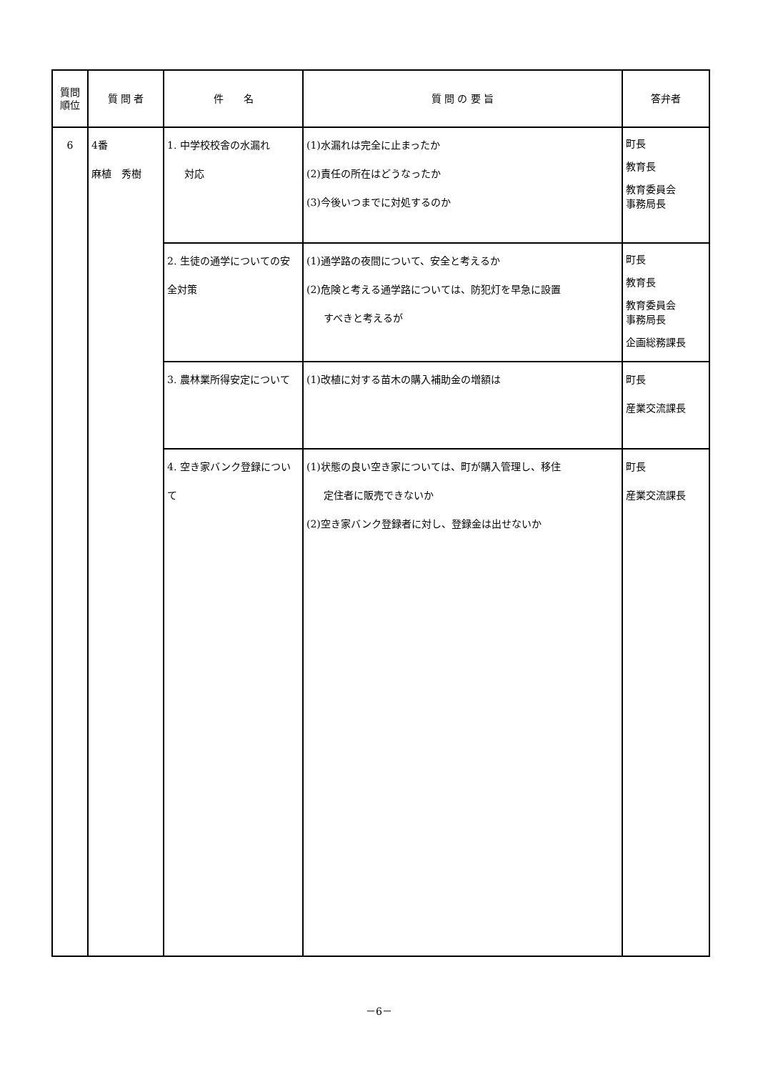| 質問 順位 | 質 問 者 | 件 名 | 質 問 の 要 旨 | 答弁者 |
| --- | --- | --- | --- | --- |
| 6 | 4番 麻植 秀樹 | 1. 中学校校舎の水漏れ 対応 | (1)水漏れは完全に止まったか (2)責任の所在はどうなったか (3)今後いつまでに対処するのか | 町長 教育長 教育委員会 事務局長 |
| | | 2. 生徒の通学についての安全対策 | (1)通学路の夜間について、安全と考えるか (2)危険と考える通学路については、防犯灯を早急に設置 すべきと考えるが | 町長 教育長 教育委員会 事務局長 企画総務課長 |
| | | 3. 農林業所得安定について | (1)改植に対する苗木の購入補助金の増額は | 町長 産業交流課長 |
| | | 4. 空き家バンク登録について | (1)状態の良い空き家については、町が購入管理し、移住 定住者に販売できないか (2)空き家バンク登録者に対し、登録金は出せないか | 町長 産業交流課長 |
－6－